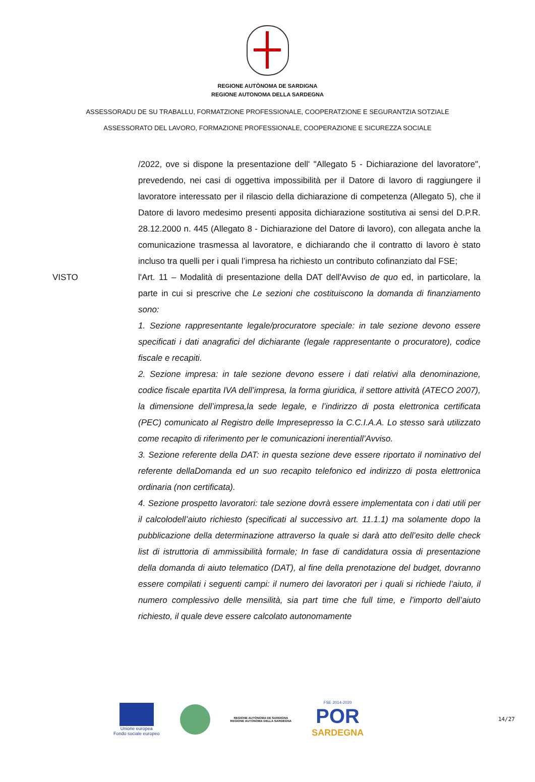REGIONE AUTÒNOMA DE SARDIGNA
REGIONE AUTONOMA DELLA SARDEGNA
ASSESSORADU DE SU TRABALLU, FORMATZIONE PROFESSIONALE, COOPERATZIONE E SEGURANTZIA SOTZIALE
ASSESSORATO DEL LAVORO, FORMAZIONE PROFESSIONALE, COOPERAZIONE E SICUREZZA SOCIALE
/2022, ove si dispone la presentazione dell' "Allegato 5 - Dichiarazione del lavoratore", prevedendo, nei casi di oggettiva impossibilità per il Datore di lavoro di raggiungere il lavoratore interessato per il rilascio della dichiarazione di competenza (Allegato 5), che il Datore di lavoro medesimo presenti apposita dichiarazione sostitutiva ai sensi del D.P.R. 28.12.2000 n. 445 (Allegato 8 - Dichiarazione del Datore di lavoro), con allegata anche la comunicazione trasmessa al lavoratore, e dichiarando che il contratto di lavoro è stato incluso tra quelli per i quali l’impresa ha richiesto un contributo cofinanziato dal FSE;
VISTO l'Art. 11 – Modalità di presentazione della DAT dell'Avviso de quo ed, in particolare, la parte in cui si prescrive che Le sezioni che costituiscono la domanda di finanziamento sono:
1. Sezione rappresentante legale/procuratore speciale: in tale sezione devono essere specificati i dati anagrafici del dichiarante (legale rappresentante o procuratore), codice fiscale e recapiti.
2. Sezione impresa: in tale sezione devono essere i dati relativi alla denominazione, codice fiscale epartita IVA dell’impresa, la forma giuridica, il settore attività (ATECO 2007), la dimensione dell’impresa,la sede legale, e l’indirizzo di posta elettronica certificata (PEC) comunicato al Registro delle Impresepresso la C.C.I.A.A. Lo stesso sarà utilizzato come recapito di riferimento per le comunicazioni inerentiall’Avviso.
3. Sezione referente della DAT: in questa sezione deve essere riportato il nominativo del referente dellaDomanda ed un suo recapito telefonico ed indirizzo di posta elettronica ordinaria (non certificata).
4. Sezione prospetto lavoratori: tale sezione dovrà essere implementata con i dati utili per il calcolodell’aiuto richiesto (specificati al successivo art. 11.1.1) ma solamente dopo la pubblicazione della determinazione attraverso la quale si darà atto dell’esito delle check list di istruttoria di ammissibilità formale; In fase di candidatura ossia di presentazione della domanda di aiuto telematico (DAT), al fine della prenotazione del budget, dovranno essere compilati i seguenti campi: il numero dei lavoratori per i quali si richiede l’aiuto, il numero complessivo delle mensilità, sia part time che full time, e l’importo dell’aiuto richiesto, il quale deve essere calcolato autonomamente
Unione europea
Fondo sociale europeo
REGIONE AUTÒNOMA DE SARDIGNA
REGIONE AUTONOMA DELLA SARDEGNA
FSE 2014-2020
POR
SARDEGNA
14/27